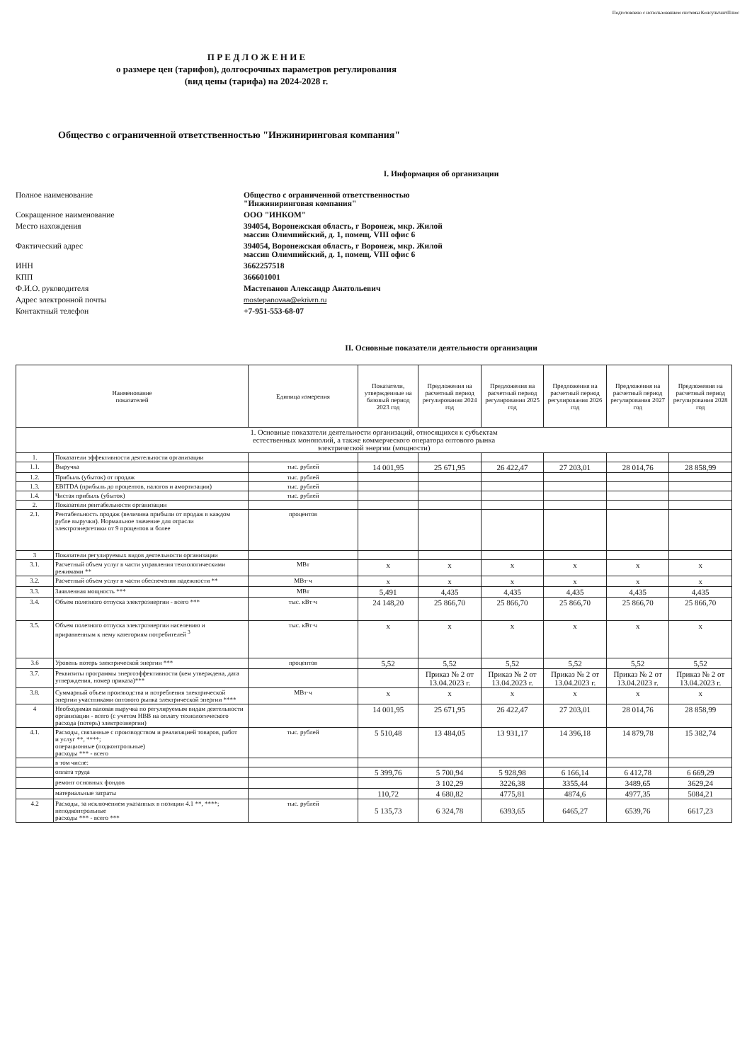Подготовлено с использованием системы КонсультантПлюс
П Р Е Д Л О Ж Е Н И Е
о размере цен (тарифов), долгосрочных параметров регулирования
(вид цены (тарифа) на 2024-2028 г.
Общество с ограниченной ответственностью "Инжиниринговая компания"
I. Информация об организации
Полное наименование
Общество с ограниченной ответственностью
"Инжиниринговая компания"
Сокращенное наименование
ООО "ИНКОМ"
Место нахождения
394054, Воронежская область, г Воронеж, мкр. Жилой
массив Олимпийский, д. 1, помещ. VIII офис 6
Фактический адрес
394054, Воронежская область, г Воронеж, мкр. Жилой
массив Олимпийский, д. 1, помещ. VIII офис 6
ИНН
3662257518
КПП
366601001
Ф.И.О. руководителя
Мастепанов Александр Анатольевич
Адрес электронной почты
mostepanovaa@ekrivrn.ru
Контактный телефон
+7-951-553-68-07
II. Основные показатели деятельности организации
| Наименование показателей | | Единица измерения | Показатели, утвержденные на базовый период 2023 год | Предложения на расчетный период регулирования 2024 год | Предложения на расчетный период регулирования 2025 год | Предложения на расчетный период регулирования 2026 год | Предложения на расчетный период регулирования 2027 год | Предложения на расчетный период регулирования 2028 год |
| --- | --- | --- | --- | --- | --- | --- | --- | --- |
| 1. Основные показатели деятельности организаций, относящихся к субъектам естественных монополий, а также коммерческого оператора оптового рынка электрической энергии (мощности) | | | | | | | | |
| 1. | Показатели эффективности деятельности организации | | | | | | | |
| 1.1. | Выручка | тыс. рублей | 14 001,95 | 25 671,95 | 26 422,47 | 27 203,01 | 28 014,76 | 28 858,99 |
| 1.2. | Прибыль (убыток) от продаж | тыс. рублей | | | | | | |
| 1.3. | EBITDA (прибыль до процентов, налогов и амортизации) | тыс. рублей | | | | | | |
| 1.4. | Чистая прибыль (убыток) | тыс. рублей | | | | | | |
| 2. | Показатели рентабельности организации | | | | | | | |
| 2.1. | Рентабельность продаж (величина прибыли от продаж в каждом рубле выручки). Нормальное значение для отрасли электроэнергетики от 9 процентов и более | процентов | | | | | | |
| 3 | Показатели регулируемых видов деятельности организации | | | | | | | |
| 3.1. | Расчетный объем услуг в части управления технологическими режимами ** | МВт | x | x | x | x | x | x |
| 3.2. | Расчетный объем услуг в части обеспечения надежности ** | МВт·ч | x | x | x | x | x | x |
| 3.3. | Заявленная мощность *** | МВт | 5,491 | 4,435 | 4,435 | 4,435 | 4,435 | 4,435 |
| 3.4. | Объем полезного отпуска электроэнергии - всего *** | тыс. кВт·ч | 24 148,20 | 25 866,70 | 25 866,70 | 25 866,70 | 25 866,70 | 25 866,70 |
| 3.5. | Объем полезного отпуска электроэнергии населению и приравненным к нему категориям потребителей <sup>3</sup> | тыс. кВт·ч | x | x | x | x | x | x |
| 3.6 | Уровень потерь электрической энергии *** | процентов | 5,52 | 5,52 | 5,52 | 5,52 | 5,52 | 5,52 |
| 3.7. | Реквизиты программы энергоэффективности (кем утверждена, дата утверждения, номер приказа)*** | | | Приказ № 2 от 13.04.2023 г. | Приказ № 2 от 13.04.2023 г. | Приказ № 2 от 13.04.2023 г. | Приказ № 2 от 13.04.2023 г. | Приказ № 2 от 13.04.2023 г. |
| 3.8. | Суммарный объем производства и потребления электрической энергии участниками оптового рынка электрической энергии **** | МВт·ч | x | x | x | x | x | x |
| 4 | Необходимая валовая выручка по регулируемым видам деятельности организации - всего (с учетом НВВ на оплату технологического расхода (потерь) электроэнергии) | | 14 001,95 | 25 671,95 | 26 422,47 | 27 203,01 | 28 014,76 | 28 858,99 |
| 4.1. | Расходы, связанные с производством и реализацией товаров, работ и услуг **, ****; операционные (подконтрольные) расходы *** - всего | тыс. рублей | 5 510,48 | 13 484,05 | 13 931,17 | 14 396,18 | 14 879,78 | 15 382,74 |
| | в том числе: | | | | | | | |
| | оплата труда | | 5 399,76 | 5 700,94 | 5 928,98 | 6 166,14 | 6 412,78 | 6 669,29 |
| | ремонт основных фондов | | | 3 102,29 | 3226,38 | 3355,44 | 3489,65 | 3629,24 |
| | материальные затраты | | 110,72 | 4 680,82 | 4775,81 | 4874,6 | 4977,35 | 5084,21 |
| 4.2 | Расходы, за исключением указанных в позиции 4.1 **, ****; неподконтрольные расходы *** - всего *** | тыс. рублей | 5 135,73 | 6 324,78 | 6393,65 | 6465,27 | 6539,76 | 6617,23 |